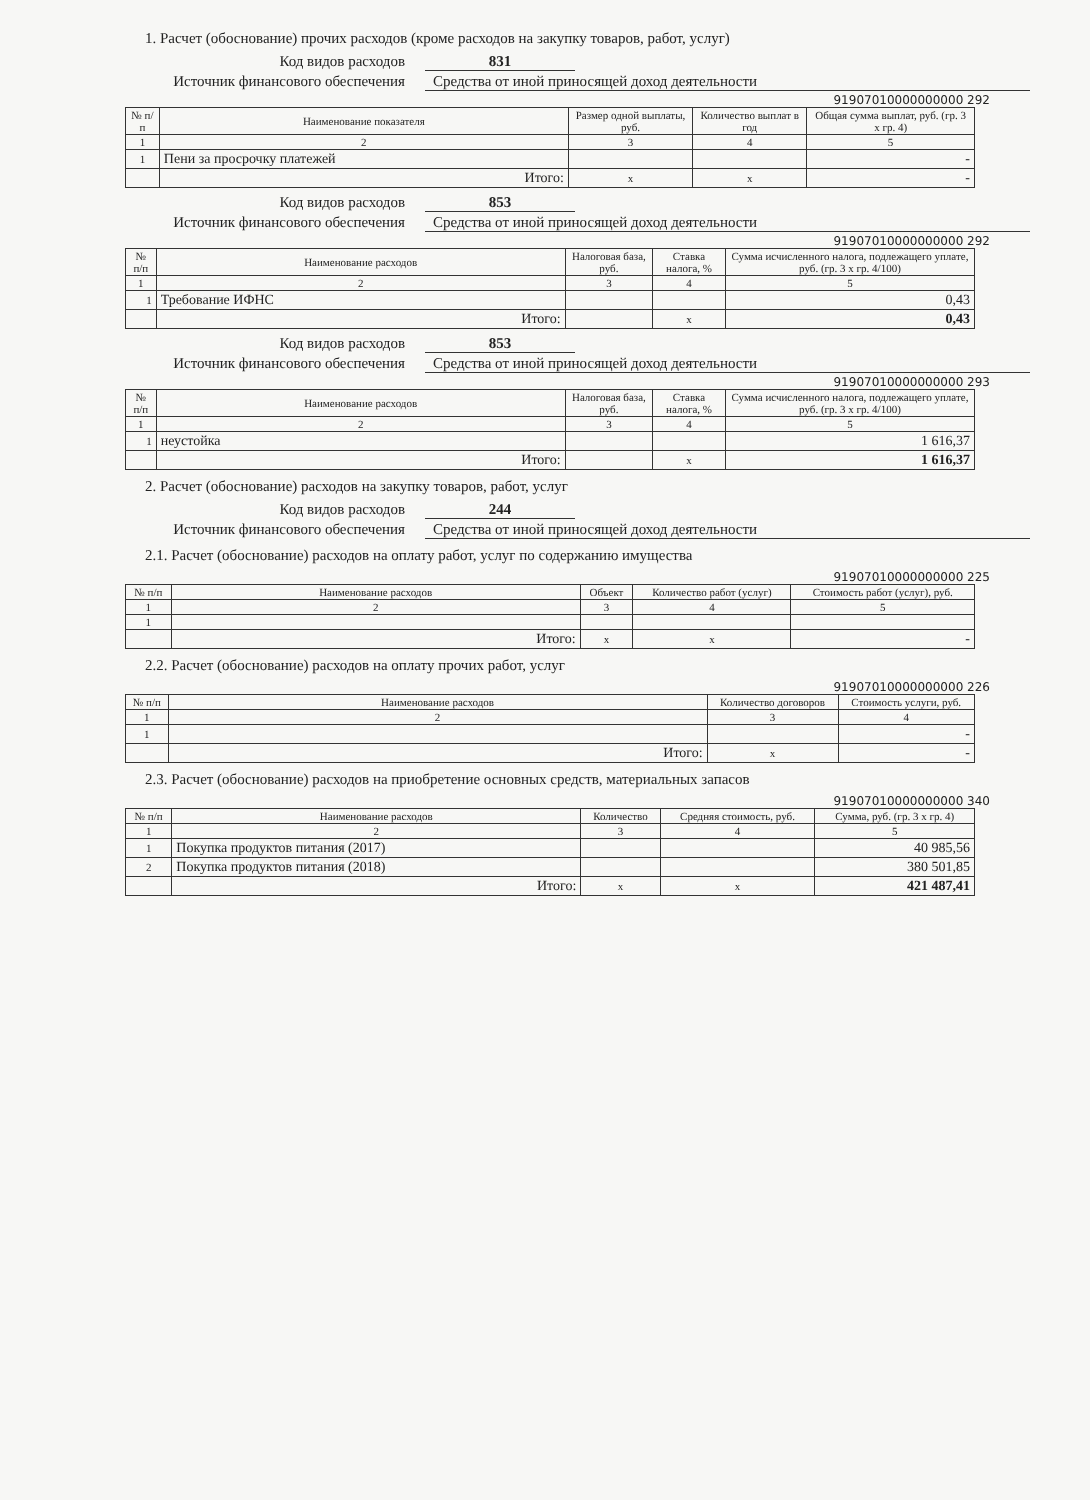1. Расчет (обоснование) прочих расходов (кроме расходов на закупку товаров, работ, услуг)
Код видов расходов
831
Источник финансового обеспечения
Средства от иной приносящей доход деятельности
91907010000000000 292
| № п/п | Наименование показателя | Размер одной выплаты, руб. | Количество выплат в год | Общая сумма выплат, руб. (гр. 3 х гр. 4) |
| --- | --- | --- | --- | --- |
| 1 | 2 | 3 | 4 | 5 |
| 1 | Пени за просрочку платежей | | | - |
| | Итого: | x | x | - |
Код видов расходов
853
Источник финансового обеспечения
Средства от иной приносящей доход деятельности
91907010000000000 292
| № п/п | Наименование расходов | Налоговая база, руб. | Ставка налога, % | Сумма исчисленного налога, подлежащего уплате, руб. (гр. 3 х гр. 4/100) |
| --- | --- | --- | --- | --- |
| 1 | 2 | 3 | 4 | 5 |
| 1 | Требование ИФНС | | | 0,43 |
| | Итого: | | x | 0,43 |
Код видов расходов
853
Источник финансового обеспечения
Средства от иной приносящей доход деятельности
91907010000000000 293
| № п/п | Наименование расходов | Налоговая база, руб. | Ставка налога, % | Сумма исчисленного налога, подлежащего уплате, руб. (гр. 3 х гр. 4/100) |
| --- | --- | --- | --- | --- |
| 1 | 2 | 3 | 4 | 5 |
| 1 | неустойка | | | 1 616,37 |
| | Итого: | | x | 1 616,37 |
2. Расчет (обоснование) расходов на закупку товаров, работ, услуг
Код видов расходов
244
Источник финансового обеспечения
Средства от иной приносящей доход деятельности
2.1. Расчет (обоснование) расходов на оплату работ, услуг по содержанию имущества
91907010000000000 225
| № п/п | Наименование расходов | Объект | Количество работ (услуг) | Стоимость работ (услуг), руб. |
| --- | --- | --- | --- | --- |
| 1 | 2 | 3 | 4 | 5 |
| 1 | | | | |
| | Итого: | x | x | - |
2.2. Расчет (обоснование) расходов на оплату прочих работ, услуг
91907010000000000 226
| № п/п | Наименование расходов | Количество договоров | Стоимость услуги, руб. |
| --- | --- | --- | --- |
| 1 | 2 | 3 | 4 |
| 1 | | | - |
| | Итого: | x | - |
2.3. Расчет (обоснование) расходов на приобретение основных средств, материальных запасов
91907010000000000 340
| № п/п | Наименование расходов | Количество | Средняя стоимость, руб. | Сумма, руб. (гр. 3 х гр. 4) |
| --- | --- | --- | --- | --- |
| 1 | 2 | 3 | 4 | 5 |
| 1 | Покупка продуктов питания (2017) | | | 40 985,56 |
| 2 | Покупка продуктов питания (2018) | | | 380 501,85 |
| | Итого: | x | x | 421 487,41 |